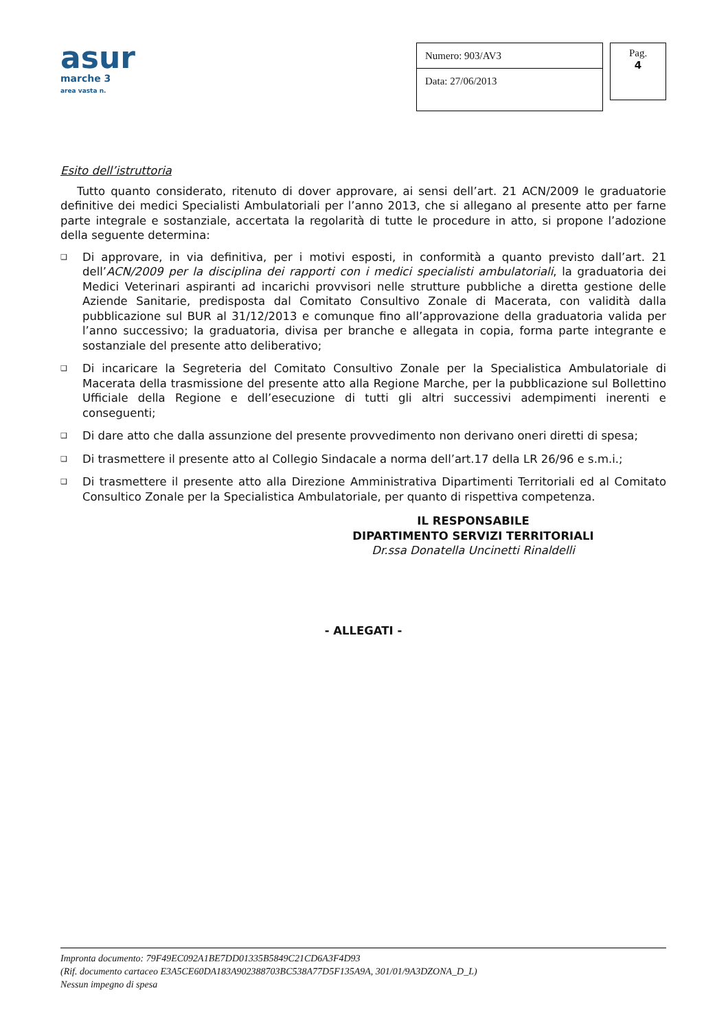asur
marche 3
area vasta n.
Numero: 903/AV3
Data: 27/06/2013
Pag.
4
Esito dell’istruttoria
Tutto quanto considerato, ritenuto di dover approvare, ai sensi dell’art. 21 ACN/2009 le graduatorie definitive dei medici Specialisti Ambulatoriali per l’anno 2013, che si allegano al presente atto per farne parte integrale e sostanziale, accertata la regolarità di tutte le procedure in atto, si propone l’adozione della seguente determina:
❑ Di approvare, in via definitiva, per i motivi esposti, in conformità a quanto previsto dall’art. 21 dell’ACN/2009 per la disciplina dei rapporti con i medici specialisti ambulatoriali, la graduatoria dei Medici Veterinari aspiranti ad incarichi provvisori nelle strutture pubbliche a diretta gestione delle Aziende Sanitarie, predisposta dal Comitato Consultivo Zonale di Macerata, con validità dalla pubblicazione sul BUR al 31/12/2013 e comunque fino all’approvazione della graduatoria valida per l’anno successivo; la graduatoria, divisa per branche e allegata in copia, forma parte integrante e sostanziale del presente atto deliberativo;
❑ Di incaricare la Segreteria del Comitato Consultivo Zonale per la Specialistica Ambulatoriale di Macerata della trasmissione del presente atto alla Regione Marche, per la pubblicazione sul Bollettino Ufficiale della Regione e dell’esecuzione di tutti gli altri successivi adempimenti inerenti e conseguenti;
❑ Di dare atto che dalla assunzione del presente provvedimento non derivano oneri diretti di spesa;
❑ Di trasmettere il presente atto al Collegio Sindacale a norma dell’art.17 della LR 26/96 e s.m.i.;
❑ Di trasmettere il presente atto alla Direzione Amministrativa Dipartimenti Territoriali ed al Comitato Consultico Zonale per la Specialistica Ambulatoriale, per quanto di rispettiva competenza.
IL RESPONSABILE
DIPARTIMENTO SERVIZI TERRITORIALI
Dr.ssa Donatella Uncinetti Rinaldelli
- ALLEGATI -
Impronta documento: 79F49EC092A1BE7DD01335B5849C21CD6A3F4D93
(Rif. documento cartaceo E3A5CE60DA183A902388703BC538A77D5F135A9A, 301/01/9A3DZONA_D_L)
Nessun impegno di spesa